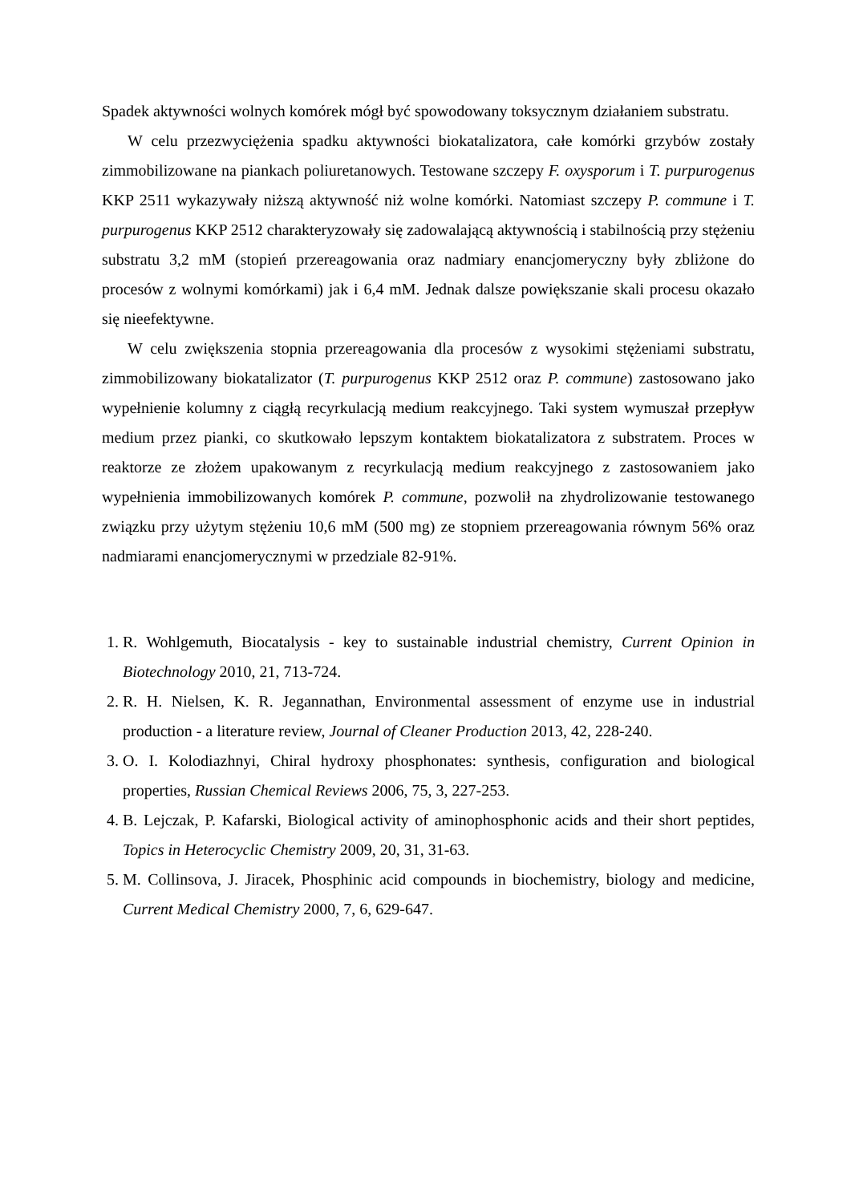Spadek aktywności wolnych komórek mógł być spowodowany toksycznym działaniem substratu.
W celu przezwyciężenia spadku aktywności biokatalizatora, całe komórki grzybów zostały zimmobilizowane na piankach poliuretanowych. Testowane szczepy F. oxysporum i T. purpurogenus KKP 2511 wykazywały niższą aktywność niż wolne komórki. Natomiast szczepy P. commune i T. purpurogenus KKP 2512 charakteryzowały się zadowalającą aktywnością i stabilnością przy stężeniu substratu 3,2 mM (stopień przereagowania oraz nadmiary enancjomeryczny były zbliżone do procesów z wolnymi komórkami) jak i 6,4 mM. Jednak dalsze powiększanie skali procesu okazało się nieefektywne.
W celu zwiększenia stopnia przereagowania dla procesów z wysokimi stężeniami substratu, zimmobilizowany biokatalizator (T. purpurogenus KKP 2512 oraz P. commune) zastosowano jako wypełnienie kolumny z ciągłą recyrkulacją medium reakcyjnego. Taki system wymuszał przepływ medium przez pianki, co skutkowało lepszym kontaktem biokatalizatora z substratem. Proces w reaktorze ze złożem upakowanym z recyrkulacją medium reakcyjnego z zastosowaniem jako wypełnienia immobilizowanych komórek P. commune, pozwolił na zhydrolizowanie testowanego związku przy użytym stężeniu 10,6 mM (500 mg) ze stopniem przereagowania równym 56% oraz nadmiarami enancjomerycznymi w przedziale 82-91%.
1. R. Wohlgemuth, Biocatalysis - key to sustainable industrial chemistry, Current Opinion in Biotechnology 2010, 21, 713-724.
2. R. H. Nielsen, K. R. Jegannathan, Environmental assessment of enzyme use in industrial production - a literature review, Journal of Cleaner Production 2013, 42, 228-240.
3. O. I. Kolodiazhnyi, Chiral hydroxy phosphonates: synthesis, configuration and biological properties, Russian Chemical Reviews 2006, 75, 3, 227-253.
4. B. Lejczak, P. Kafarski, Biological activity of aminophosphonic acids and their short peptides, Topics in Heterocyclic Chemistry 2009, 20, 31, 31-63.
5. M. Collinsova, J. Jiracek, Phosphinic acid compounds in biochemistry, biology and medicine, Current Medical Chemistry 2000, 7, 6, 629-647.